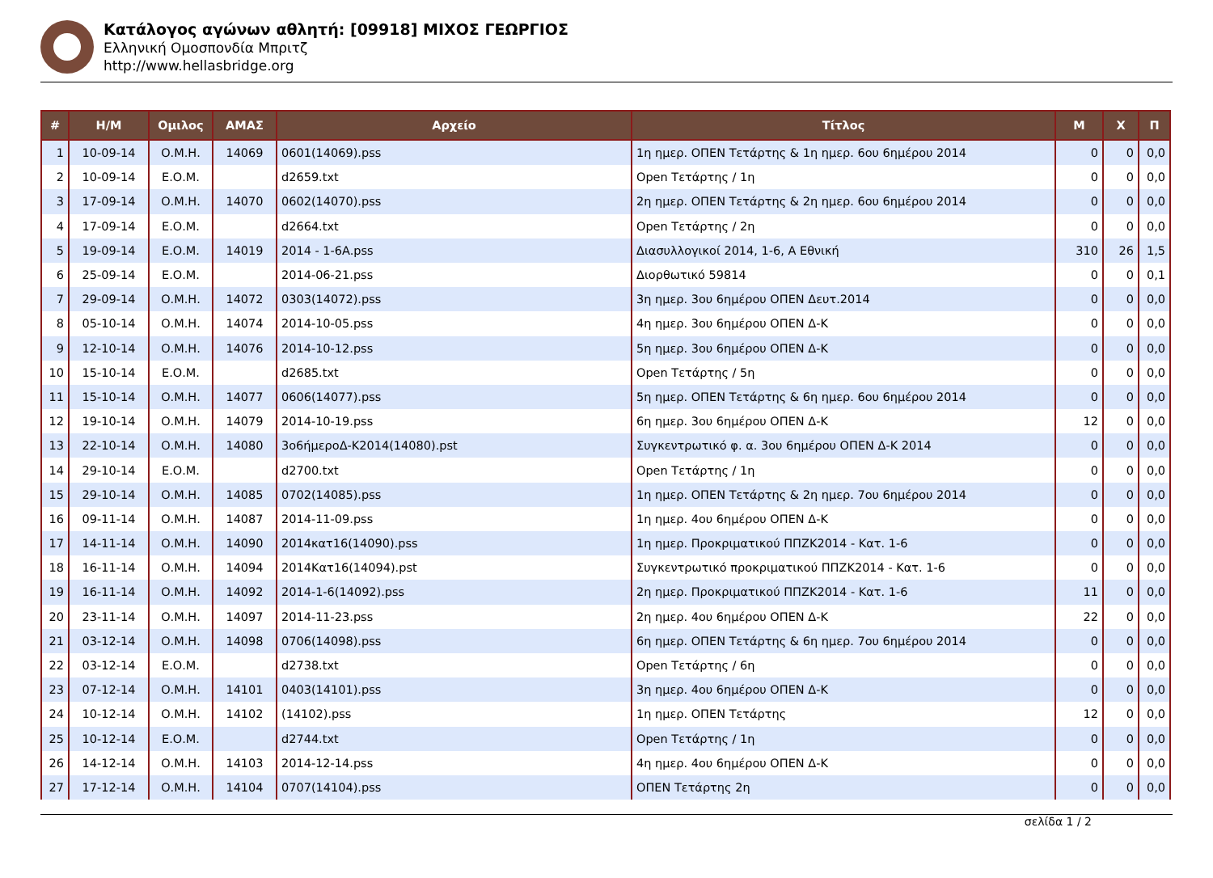Κατάλογος αγώνων αθλητή: [09918] ΜΙΧΟΣ ΓΕΩΡΓΙΟΣ
Ελληνική Ομοσπονδία Μπριτζ
http://www.hellasbridge.org
| # | Η/Μ | Ομιλος | ΑΜΑΣ | Αρχείο | Τίτλος | Μ | Χ | Π |
| --- | --- | --- | --- | --- | --- | --- | --- | --- |
| 1 | 10-09-14 | Ο.Μ.Η. | 14069 | 0601(14069).pss | 1η ημερ. ΟΠΕΝ Τετάρτης & 1η ημερ. 6ου 6ημέρου 2014 | 0 | 0 | 0,0 |
| 2 | 10-09-14 | Ε.Ο.Μ. | | d2659.txt | Open Τετάρτης / 1η | 0 | 0 | 0,0 |
| 3 | 17-09-14 | Ο.Μ.Η. | 14070 | 0602(14070).pss | 2η ημερ. ΟΠΕΝ Τετάρτης & 2η ημερ. 6ου 6ημέρου 2014 | 0 | 0 | 0,0 |
| 4 | 17-09-14 | Ε.Ο.Μ. | | d2664.txt | Open Τετάρτης / 2η | 0 | 0 | 0,0 |
| 5 | 19-09-14 | Ε.Ο.Μ. | 14019 | 2014 - 1-6A.pss | Διασυλλογικοί 2014, 1-6, Α Εθνική | 310 | 26 | 1,5 |
| 6 | 25-09-14 | Ε.Ο.Μ. | | 2014-06-21.pss | Διορθωτικό 59814 | 0 | 0 | 0,1 |
| 7 | 29-09-14 | Ο.Μ.Η. | 14072 | 0303(14072).pss | 3η ημερ. 3ου 6ημέρου ΟΠΕΝ Δευτ.2014 | 0 | 0 | 0,0 |
| 8 | 05-10-14 | Ο.Μ.Η. | 14074 | 2014-10-05.pss | 4η ημερ. 3ου 6ημέρου ΟΠΕΝ Δ-Κ | 0 | 0 | 0,0 |
| 9 | 12-10-14 | Ο.Μ.Η. | 14076 | 2014-10-12.pss | 5η ημερ. 3ου 6ημέρου ΟΠΕΝ Δ-Κ | 0 | 0 | 0,0 |
| 10 | 15-10-14 | Ε.Ο.Μ. | | d2685.txt | Open Τετάρτης / 5η | 0 | 0 | 0,0 |
| 11 | 15-10-14 | Ο.Μ.Η. | 14077 | 0606(14077).pss | 5η ημερ. ΟΠΕΝ Τετάρτης & 6η ημερ. 6ου 6ημέρου 2014 | 0 | 0 | 0,0 |
| 12 | 19-10-14 | Ο.Μ.Η. | 14079 | 2014-10-19.pss | 6η ημερ. 3ου 6ημέρου ΟΠΕΝ Δ-Κ | 12 | 0 | 0,0 |
| 13 | 22-10-14 | Ο.Μ.Η. | 14080 | 3ο6ήμεροΔ-Κ2014(14080).pst | Συγκεντρωτικό φ. α. 3ου 6ημέρου ΟΠΕΝ Δ-Κ 2014 | 0 | 0 | 0,0 |
| 14 | 29-10-14 | Ε.Ο.Μ. | | d2700.txt | Open Τετάρτης / 1η | 0 | 0 | 0,0 |
| 15 | 29-10-14 | Ο.Μ.Η. | 14085 | 0702(14085).pss | 1η ημερ. ΟΠΕΝ Τετάρτης & 2η ημερ. 7ου 6ημέρου 2014 | 0 | 0 | 0,0 |
| 16 | 09-11-14 | Ο.Μ.Η. | 14087 | 2014-11-09.pss | 1η ημερ. 4ου 6ημέρου ΟΠΕΝ Δ-Κ | 0 | 0 | 0,0 |
| 17 | 14-11-14 | Ο.Μ.Η. | 14090 | 2014κατ16(14090).pss | 1η ημερ. Προκριματικού ΠΠΖΚ2014 - Κατ. 1-6 | 0 | 0 | 0,0 |
| 18 | 16-11-14 | Ο.Μ.Η. | 14094 | 2014Κατ16(14094).pst | Συγκεντρωτικό προκριματικού ΠΠΖΚ2014 - Κατ. 1-6 | 0 | 0 | 0,0 |
| 19 | 16-11-14 | Ο.Μ.Η. | 14092 | 2014-1-6(14092).pss | 2η ημερ. Προκριματικού ΠΠΖΚ2014 - Κατ. 1-6 | 11 | 0 | 0,0 |
| 20 | 23-11-14 | Ο.Μ.Η. | 14097 | 2014-11-23.pss | 2η ημερ. 4ου 6ημέρου ΟΠΕΝ Δ-Κ | 22 | 0 | 0,0 |
| 21 | 03-12-14 | Ο.Μ.Η. | 14098 | 0706(14098).pss | 6η ημερ. ΟΠΕΝ Τετάρτης & 6η ημερ. 7ου 6ημέρου 2014 | 0 | 0 | 0,0 |
| 22 | 03-12-14 | Ε.Ο.Μ. | | d2738.txt | Open Τετάρτης / 6η | 0 | 0 | 0,0 |
| 23 | 07-12-14 | Ο.Μ.Η. | 14101 | 0403(14101).pss | 3η ημερ. 4ου 6ημέρου ΟΠΕΝ Δ-Κ | 0 | 0 | 0,0 |
| 24 | 10-12-14 | Ο.Μ.Η. | 14102 | (14102).pss | 1η ημερ. ΟΠΕΝ Τετάρτης | 12 | 0 | 0,0 |
| 25 | 10-12-14 | Ε.Ο.Μ. | | d2744.txt | Open Τετάρτης / 1η | 0 | 0 | 0,0 |
| 26 | 14-12-14 | Ο.Μ.Η. | 14103 | 2014-12-14.pss | 4η ημερ. 4ου 6ημέρου ΟΠΕΝ Δ-Κ | 0 | 0 | 0,0 |
| 27 | 17-12-14 | Ο.Μ.Η. | 14104 | 0707(14104).pss | ΟΠΕΝ Τετάρτης 2η | 0 | 0 | 0,0 |
σελίδα 1 / 2